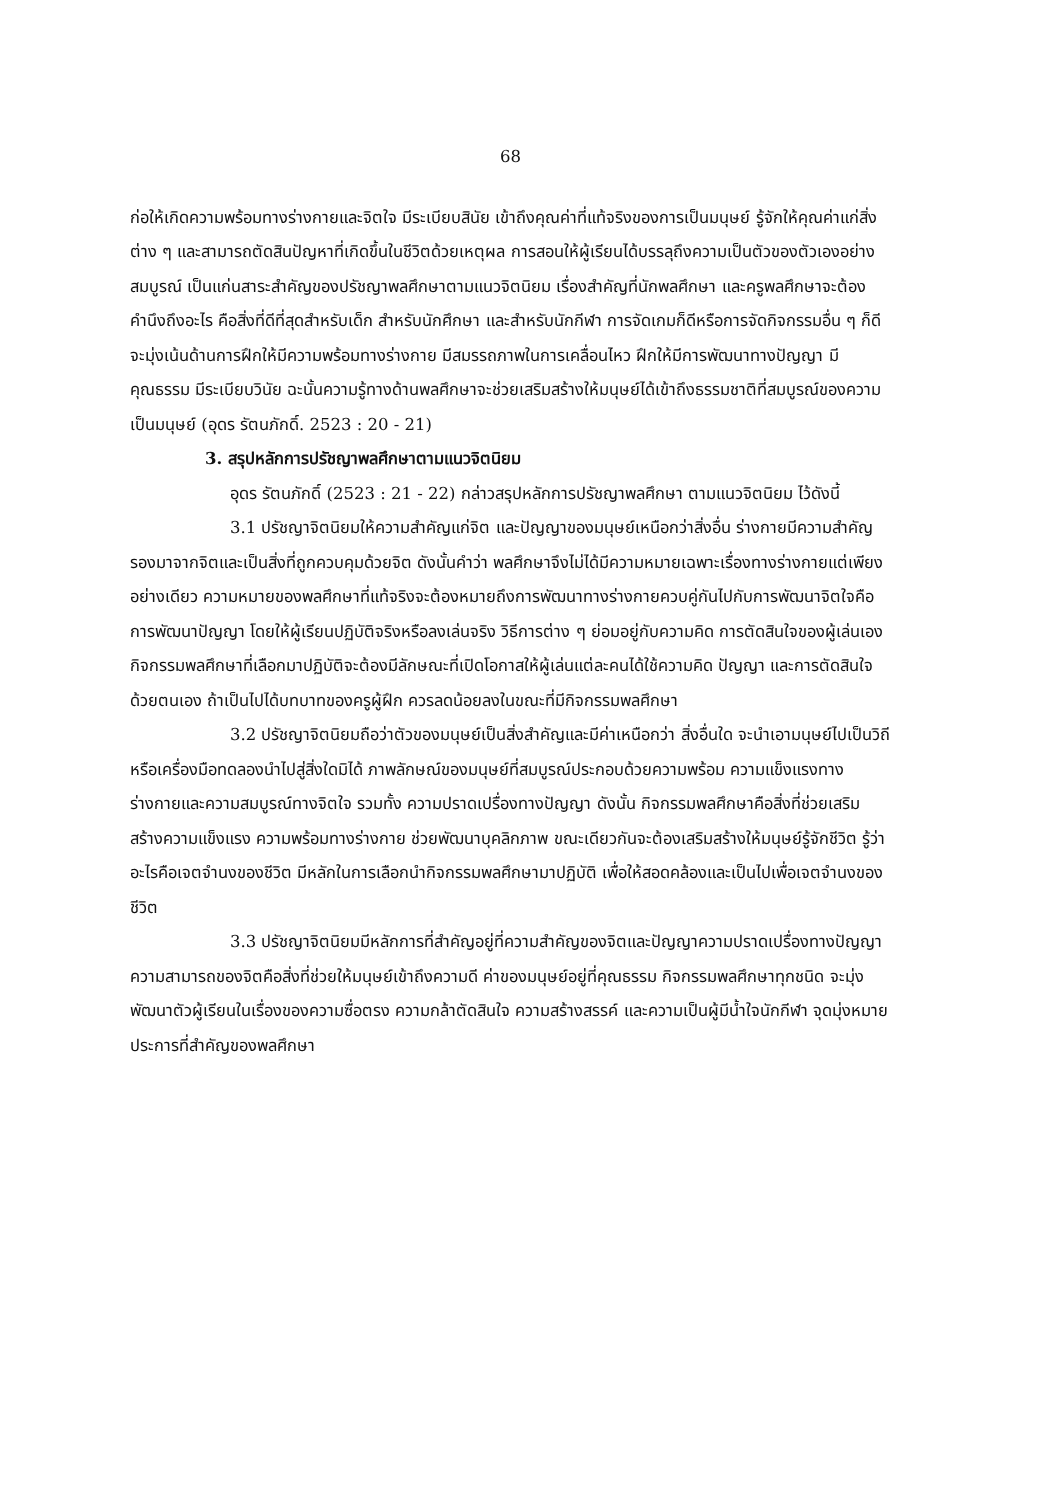68
ก่อให้เกิดความพร้อมทางร่างกายและจิตใจ มีระเบียบสินัย เข้าถึงคุณค่าที่แท้จริงของการเป็นมนุษย์ รู้จักให้คุณค่าแก่สิ่งต่าง ๆ และสามารถตัดสินปัญหาที่เกิดขึ้นในชีวิตด้วยเหตุผล การสอนให้ผู้เรียนได้บรรลุถึงความเป็นตัวของตัวเองอย่างสมบูรณ์ เป็นแก่นสาระสำคัญของปรัชญาพลศึกษาตามแนวจิตนิยม เรื่องสำคัญที่นักพลศึกษา และครูพลศึกษาจะต้องคำนึงถึงอะไร คือสิ่งที่ดีที่สุดสำหรับเด็ก สำหรับนักศึกษา และสำหรับนักกีฬา การจัดเกมก็ดีหรือการจัดกิจกรรมอื่น ๆ ก็ดี จะมุ่งเน้นด้านการฝึกให้มีความพร้อมทางร่างกาย มีสมรรถภาพในการเคลื่อนไหว ฝึกให้มีการพัฒนาทางปัญญา มีคุณธรรม มีระเบียบวินัย ฉะนั้นความรู้ทางด้านพลศึกษาจะช่วยเสริมสร้างให้มนุษย์ได้เข้าถึงธรรมชาติที่สมบูรณ์ของความเป็นมนุษย์ (อุดร รัตนภักดิ์. 2523 : 20 - 21)
3. สรุปหลักการปรัชญาพลศึกษาตามแนวจิตนิยม
อุดร รัตนภักดิ์ (2523 : 21 - 22) กล่าวสรุปหลักการปรัชญาพลศึกษา ตามแนวจิตนิยม ไว้ดังนี้
3.1 ปรัชญาจิตนิยมให้ความสำคัญแก่จิต และปัญญาของมนุษย์เหนือกว่าสิ่งอื่น ร่างกายมีความสำคัญรองมาจากจิตและเป็นสิ่งที่ถูกควบคุมด้วยจิต ดังนั้นคำว่า พลศึกษาจึงไม่ได้มีความหมายเฉพาะเรื่องทางร่างกายแต่เพียงอย่างเดียว ความหมายของพลศึกษาที่แท้จริงจะต้องหมายถึงการพัฒนาทางร่างกายควบคู่กันไปกับการพัฒนาจิตใจคือ การพัฒนาปัญญา โดยให้ผู้เรียนปฏิบัติจริงหรือลงเล่นจริง วิธีการต่าง ๆ ย่อมอยู่กับความคิด การตัดสินใจของผู้เล่นเอง กิจกรรมพลศึกษาที่เลือกมาปฏิบัติจะต้องมีลักษณะที่เปิดโอกาสให้ผู้เล่นแต่ละคนได้ใช้ความคิด ปัญญา และการตัดสินใจด้วยตนเอง ถ้าเป็นไปได้บทบาทของครูผู้ฝึก ควรลดน้อยลงในขณะที่มีกิจกรรมพลศึกษา
3.2 ปรัชญาจิตนิยมถือว่าตัวของมนุษย์เป็นสิ่งสำคัญและมีค่าเหนือกว่า สิ่งอื่นใด จะนำเอามนุษย์ไปเป็นวิถีหรือเครื่องมือทดลองนำไปสู่สิ่งใดมิได้ ภาพลักษณ์ของมนุษย์ที่สมบูรณ์ประกอบด้วยความพร้อม ความแข็งแรงทางร่างกายและความสมบูรณ์ทางจิตใจ รวมทั้ง ความปราดเปรื่องทางปัญญา ดังนั้น กิจกรรมพลศึกษาคือสิ่งที่ช่วยเสริมสร้างความแข็งแรง ความพร้อมทางร่างกาย ช่วยพัฒนาบุคลิกภาพ ขณะเดียวกันจะต้องเสริมสร้างให้มนุษย์รู้จักชีวิต รู้ว่าอะไรคือเจตจำนงของชีวิต มีหลักในการเลือกนำกิจกรรมพลศึกษามาปฏิบัติ เพื่อให้สอดคล้องและเป็นไปเพื่อเจตจำนงของชีวิต
3.3 ปรัชญาจิตนิยมมีหลักการที่สำคัญอยู่ที่ความสำคัญของจิตและปัญญาความปราดเปรื่องทางปัญญา ความสามารถของจิตคือสิ่งที่ช่วยให้มนุษย์เข้าถึงความดี ค่าของมนุษย์อยู่ที่คุณธรรม กิจกรรมพลศึกษาทุกชนิด จะมุ่งพัฒนาตัวผู้เรียนในเรื่องของความซื่อตรง ความกล้าตัดสินใจ ความสร้างสรรค์ และความเป็นผู้มีน้ำใจนักกีฬา จุดมุ่งหมายประการที่สำคัญของพลศึกษา